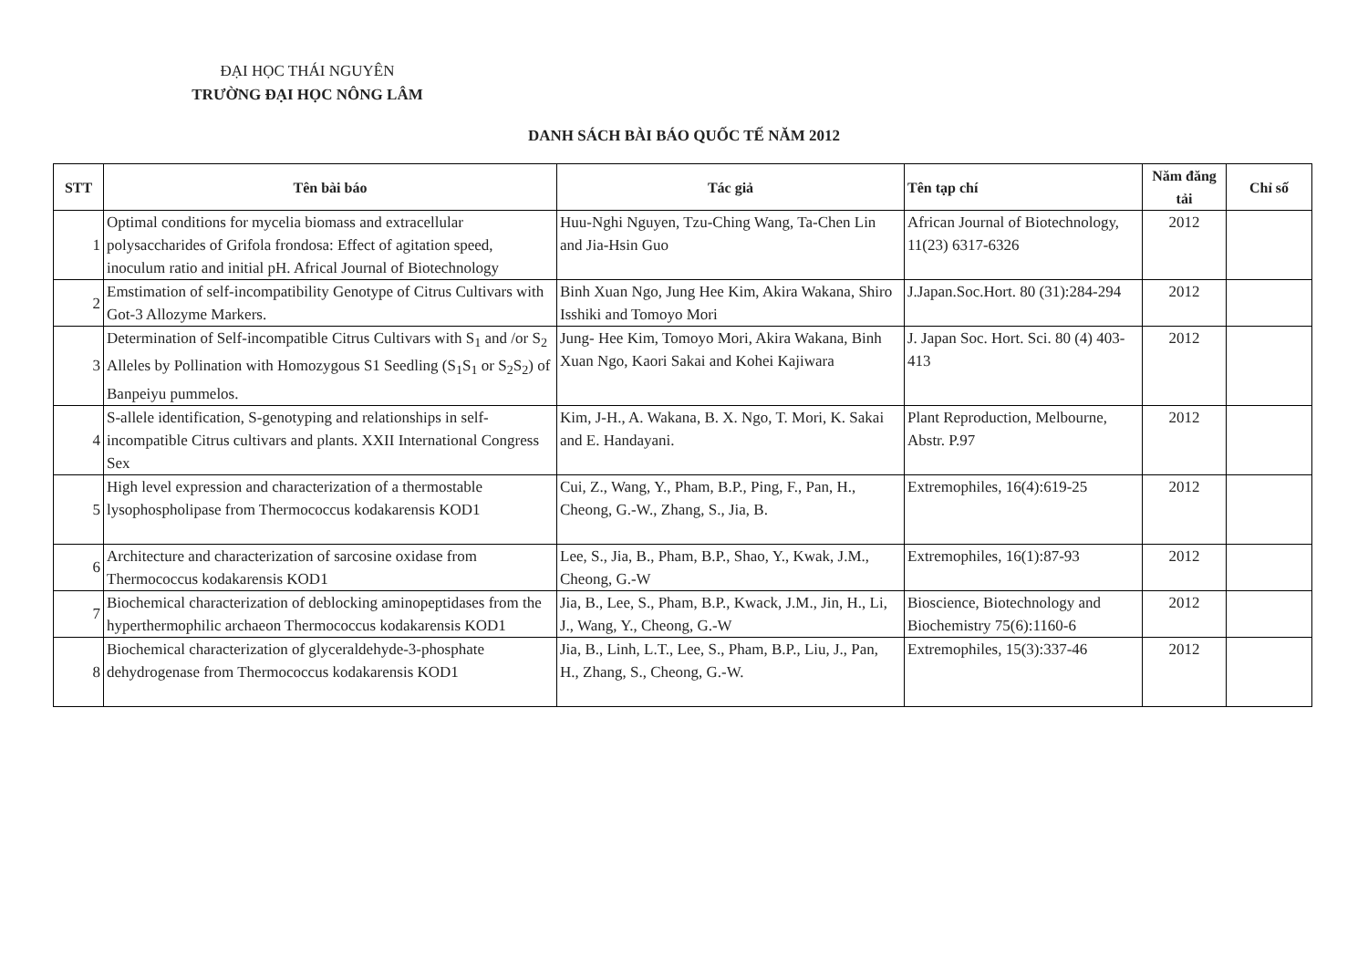ĐẠI HỌC THÁI NGUYÊN
TRƯỜNG ĐẠI HỌC NÔNG LÂM
DANH SÁCH BÀI BÁO QUỐC TẾ NĂM 2012
| STT | Tên bài báo | Tác giả | Tên tạp chí | Năm đăng tải | Chỉ số |
| --- | --- | --- | --- | --- | --- |
| 1 | Optimal conditions for mycelia biomass and extracellular polysaccharides of Grifola frondosa: Effect of agitation speed, inoculum ratio and initial pH. Africal Journal of Biotechnology | Huu-Nghi Nguyen, Tzu-Ching Wang, Ta-Chen Lin and Jia-Hsin Guo | African Journal of Biotechnology, 11(23) 6317-6326 | 2012 | |
| 2 | Emstimation of self-incompatibility Genotype of Citrus Cultivars with Got-3 Allozyme Markers. | Binh Xuan Ngo, Jung Hee Kim, Akira Wakana, Shiro Isshiki and Tomoyo Mori | J.Japan.Soc.Hort. 80 (31):284-294 | 2012 | |
| 3 | Determination of Self-incompatible Citrus Cultivars with S<sub>1</sub> and /or S<sub>2</sub> Alleles by Pollination with Homozygous S1 Seedling (S<sub>1</sub>S<sub>1</sub> or S<sub>2</sub>S<sub>2</sub>) of Banpeiyu pummelos. | Jung- Hee Kim, Tomoyo Mori, Akira Wakana, Binh Xuan Ngo, Kaori Sakai and Kohei Kajiwara | J. Japan Soc. Hort. Sci. 80 (4) 403-413 | 2012 | |
| 4 | S-allele identification, S-genotyping and relationships in self-incompatible Citrus cultivars and plants. XXII International Congress Sex | Kim, J-H., A. Wakana, B. X. Ngo, T. Mori, K. Sakai and E. Handayani. | Plant Reproduction, Melbourne, Abstr. P.97 | 2012 | |
| 5 | High level expression and characterization of a thermostable lysophospholipase from Thermococcus kodakarensis KOD1 | Cui, Z., Wang, Y., Pham, B.P., Ping, F., Pan, H., Cheong, G.-W., Zhang, S., Jia, B. | Extremophiles, 16(4):619-25 | 2012 | |
| 6 | Architecture and characterization of sarcosine oxidase from Thermococcus kodakarensis KOD1 | Lee, S., Jia, B., Pham, B.P., Shao, Y., Kwak, J.M., Cheong, G.-W | Extremophiles, 16(1):87-93 | 2012 | |
| 7 | Biochemical characterization of deblocking aminopeptidases from the hyperthermophilic archaeon Thermococcus kodakarensis KOD1 | Jia, B., Lee, S., Pham, B.P., Kwack, J.M., Jin, H., Li, J., Wang, Y., Cheong, G.-W | Bioscience, Biotechnology and Biochemistry 75(6):1160-6 | 2012 | |
| 8 | Biochemical characterization of glyceraldehyde-3-phosphate dehydrogenase from Thermococcus kodakarensis KOD1 | Jia, B., Linh, L.T., Lee, S., Pham, B.P., Liu, J., Pan, H., Zhang, S., Cheong, G.-W. | Extremophiles, 15(3):337-46 | 2012 | |